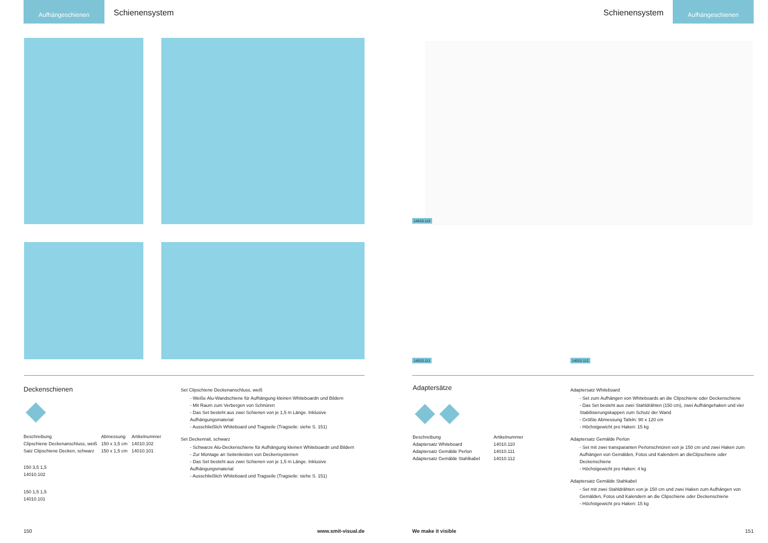Aufhängeschienen
Schienensystem
Deckenschienen
| Beschreibung | Abmessung | Artikelnummer |
| --- | --- | --- |
| Clipschiene Deckenanschluss, weiß | 150 x 3,5 cm | 14010.102 |
| Satz Clipschiene Decken, schwarz | 150 x 1,5 cm | 14010.101 |
150 3,5 1,5
14010.102
150 1,5 1,5
14010.101
Set Clipschiene Deckenanschluss, weiß
- Weiße Alu-Wandschiene für Aufhängung kleinen Whiteboardn und Bildern
- Mit Raum zum Verbergen von Schnüren
- Das Set besteht aus zwei Schienen von je 1,5 m Länge. Inklusive Aufhängungsmaterial
- Ausschließlich Whiteboard und Tragseile (Tragseile: siehe S. 151)
Set Deckenrail, schwarz
- Schwarze Alu-Deckenschiene für Aufhängung kleinen Whiteboardn und Bildern
- Zur Montage an Seitenleisten von Deckensystemen
- Das Set besteht aus zwei Schienen von je 1,5 m Länge. Inklusive Aufhängungsmaterial
- Ausschließlich Whiteboard und Tragseile (Tragseile: siehe S. 151)
150 www.smit-visual.de
Schienensystem
Aufhängeschienen
14010.110
14010.111 14010.112
Adaptersätze
| Beschreibung | Artikelnummer |
| --- | --- |
| Adaptersatz Whiteboard | 14010.110 |
| Adaptersatz Gemälde Perlon | 14010.111 |
| Adaptersatz Gemälde Stahlkabel | 14010.112 |
Adaptersatz Whiteboard
- Set zum Aufhängen von Whiteboards an die Clipschiene oder Deckenschiene
- Das Set besteht aus zwei Stahldrähten (150 cm), zwei Aufhängehaken und vier Stabilisierungskappen zum Schutz der Wand
- Größte Abmessung Tafeln: 90 x 120 cm
- Höchstgewicht pro Haken: 15 kg
Adaptersatz Gemälde Perlon
- Set mit zwei transparanten Perlonschnüren von je 150 cm und zwei Haken zum Aufhängen von Gemälden, Fotos und Kalendern an dieClipschiene oder Deckenschiene
- Höchstgewicht pro Haken: 4 kg
Adaptersatz Gemälde Stahkabel
- Set mit zwei Stahldrähten von je 150 cm und zwei Haken zum Aufhängen von Gemälden, Fotos und Kalendern an die Clipschiene oder Deckenschiene
- Höchstgewicht pro Haken: 15 kg
We make it visible 151